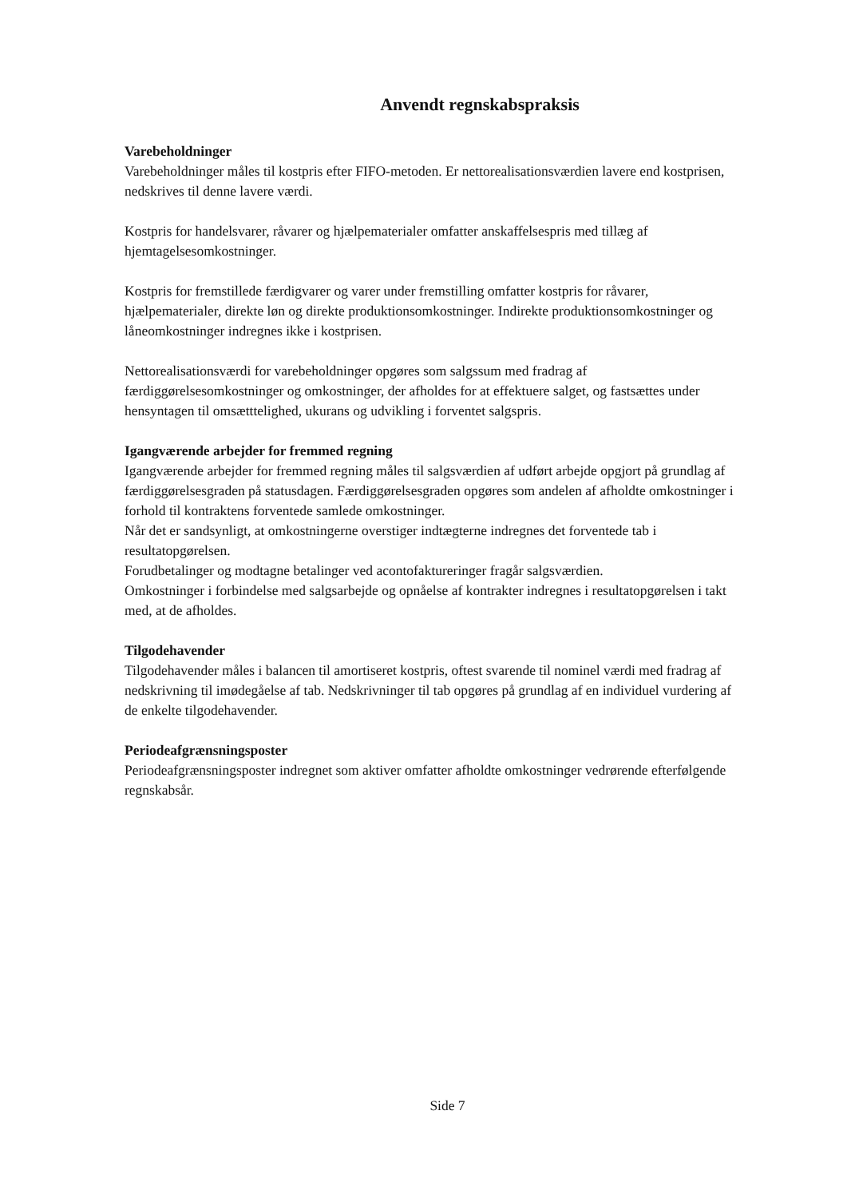Anvendt regnskabspraksis
Varebeholdninger
Varebeholdninger måles til kostpris efter FIFO-metoden. Er nettorealisationsværdien lavere end kostprisen, nedskrives til denne lavere værdi.
Kostpris for handelsvarer, råvarer og hjælpematerialer omfatter anskaffelsespris med tillæg af hjemtagelsesomkostninger.
Kostpris for fremstillede færdigvarer og varer under fremstilling omfatter kostpris for råvarer, hjælpematerialer, direkte løn og direkte produktionsomkostninger. Indirekte produktionsomkostninger og låneomkostninger indregnes ikke i kostprisen.
Nettorealisationsværdi for varebeholdninger opgøres som salgssum med fradrag af færdiggørelsesomkostninger og omkostninger, der afholdes for at effektuere salget, og fastsættes under hensyntagen til omsætttelighed, ukurans og udvikling i forventet salgspris.
Igangværende arbejder for fremmed regning
Igangværende arbejder for fremmed regning måles til salgsværdien af udført arbejde opgjort på grundlag af færdiggørelsesgraden på statusdagen. Færdiggørelsesgraden opgøres som andelen af afholdte omkostninger i forhold til kontraktens forventede samlede omkostninger.
Når det er sandsynligt, at omkostningerne overstiger indtægterne indregnes det forventede tab i resultatopgørelsen.
Forudbetalinger og modtagne betalinger ved acontofaktureringer fragår salgsværdien.
Omkostninger i forbindelse med salgsarbejde og opnåelse af kontrakter indregnes i resultatopgørelsen i takt med, at de afholdes.
Tilgodehavender
Tilgodehavender måles i balancen til amortiseret kostpris, oftest svarende til nominel værdi med fradrag af nedskrivning til imødegåelse af tab. Nedskrivninger til tab opgøres på grundlag af en individuel vurdering af de enkelte tilgodehavender.
Periodeafgrænsningsposter
Periodeafgrænsningsposter indregnet som aktiver omfatter afholdte omkostninger vedrørende efterfølgende regnskabsår.
Side 7